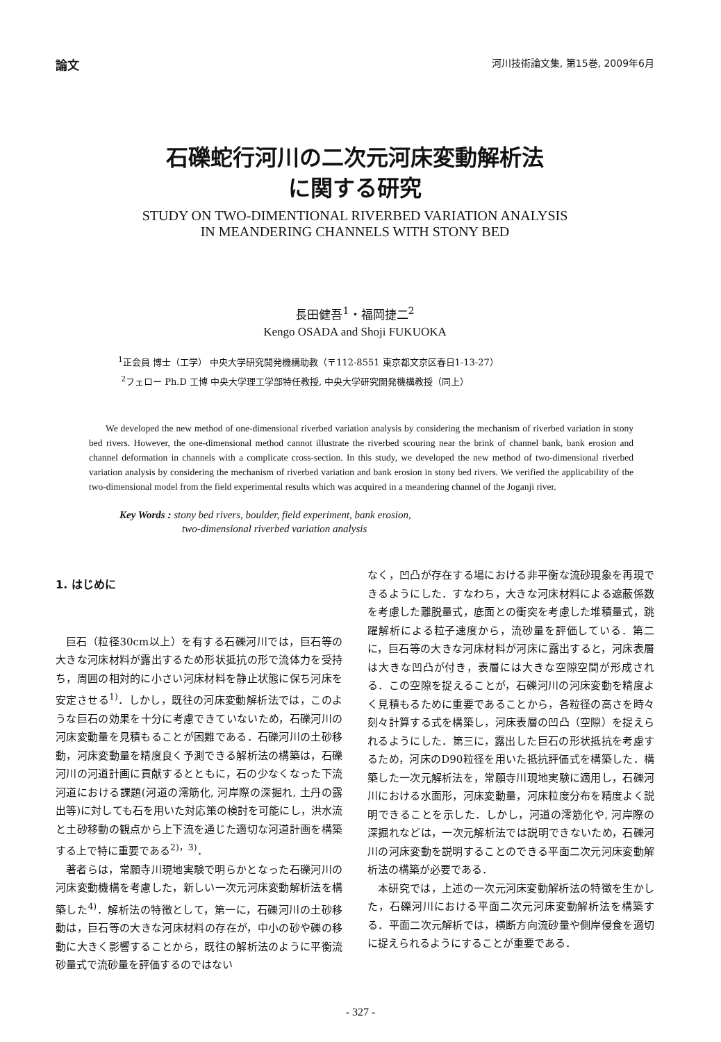論文 河川技術論文集, 第15巻, 2009年6月
石礫蛇行河川の二次元河床変動解析法
に関する研究
STUDY ON TWO-DIMENTIONAL RIVERBED VARIATION ANALYSIS
IN MEANDERING CHANNELS WITH STONY BED
長田健吾<sup>1</sup>・福岡捷二<sup>2</sup>
Kengo OSADA and Shoji FUKUOKA
<sup>1</sup> 正会員 博士（工学） 中央大学研究開発機構助教（〒112-8551 東京都文京区春日1-13-27）
<sup>2</sup> フェロー Ph.D 工博 中央大学理工学部特任教授, 中央大学研究開発機構教授（同上）
We developed the new method of one-dimensional riverbed variation analysis by considering the mechanism of riverbed variation in stony bed rivers. However, the one-dimensional method cannot illustrate the riverbed scouring near the brink of channel bank, bank erosion and channel deformation in channels with a complicate cross-section. In this study, we developed the new method of two-dimensional riverbed variation analysis by considering the mechanism of riverbed variation and bank erosion in stony bed rivers. We verified the applicability of the two-dimensional model from the field experimental results which was acquired in a meandering channel of the Joganji river.
Key Words : stony bed rivers, boulder, field experiment, bank erosion,
two-dimensional riverbed variation analysis
1. はじめに
巨石（粒径30cm以上）を有する石礫河川では，巨石等の大きな河床材料が露出するため形状抵抗の形で流体力を受持ち，周囲の相対的に小さい河床材料を静止状態に保ち河床を安定させる<sup>1)</sup>．しかし，既往の河床変動解析法では，このような巨石の効果を十分に考慮できていないため，石礫河川の河床変動量を見積もることが困難である．石礫河川の土砂移動，河床変動量を精度良く予測できる解析法の構築は，石礫河川の河道計画に貢献するとともに，石の少なくなった下流河道における課題(河道の澪筋化, 河岸際の深掘れ, 土丹の露出等)に対しても石を用いた対応策の検討を可能にし，洪水流と土砂移動の観点から上下流を通じた適切な河道計画を構築する上で特に重要である<sup>2)，3)</sup>．
著者らは，常願寺川現地実験で明らかとなった石礫河川の河床変動機構を考慮した，新しい一次元河床変動解析法を構築した<sup>4)</sup>．解析法の特徴として，第一に，石礫河川の土砂移動は，巨石等の大きな河床材料の存在が，中小の砂や礫の移動に大きく影響することから，既往の解析法のように平衡流砂量式で流砂量を評価するのではない
なく，凹凸が存在する場における非平衡な流砂現象を再現できるようにした．すなわち，大きな河床材料による遮蔽係数を考慮した離脱量式，底面との衝突を考慮した堆積量式，跳躍解析による粒子速度から，流砂量を評価している．第二に，巨石等の大きな河床材料が河床に露出すると，河床表層は大きな凹凸が付き，表層には大きな空隙空間が形成される．この空隙を捉えることが，石礫河川の河床変動を精度よく見積もるために重要であることから，各粒径の高さを時々刻々計算する式を構築し，河床表層の凹凸（空隙）を捉えられるようにした．第三に，露出した巨石の形状抵抗を考慮するため，河床のD90粒径を用いた抵抗評価式を構築した．構築した一次元解析法を，常願寺川現地実験に適用し，石礫河川における水面形，河床変動量，河床粒度分布を精度よく説明できることを示した．しかし，河道の澪筋化や, 河岸際の深掘れなどは，一次元解析法では説明できないため，石礫河川の河床変動を説明することのできる平面二次元河床変動解析法の構築が必要である．
本研究では，上述の一次元河床変動解析法の特徴を生かした，石礫河川における平面二次元河床変動解析法を構築する．平面二次元解析では，横断方向流砂量や側岸侵食を適切に捉えられるようにすることが重要である．
- 327 -